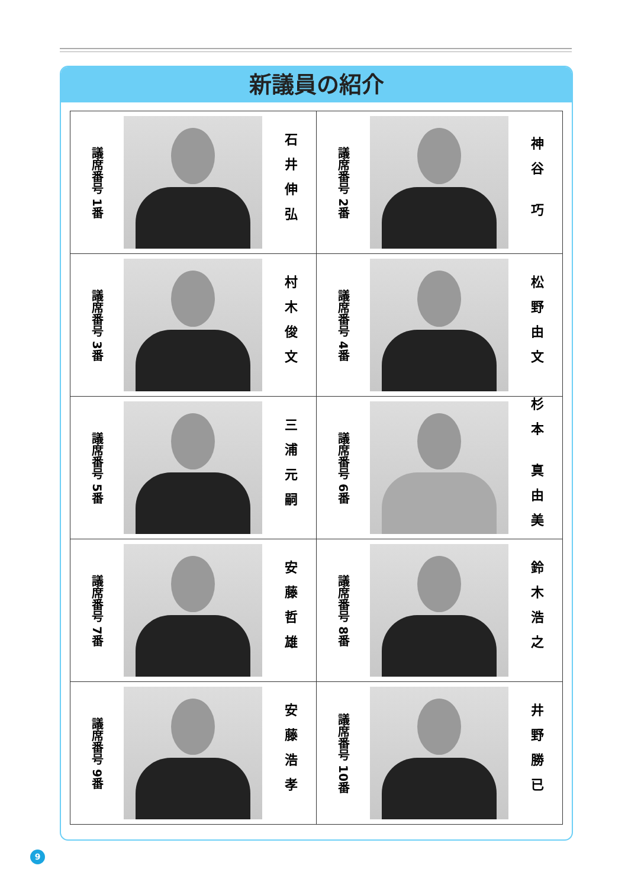新議員の紹介
| 議席番号 1番 石井伸弘 | 議席番号 2番 神谷 巧 |
| 議席番号 3番 村木俊文 | 議席番号 4番 松野由文 |
| 議席番号 5番 三浦元嗣 | 議席番号 6番 杉本 真由美 |
| 議席番号 7番 安藤哲雄 | 議席番号 8番 鈴木浩之 |
| 議席番号 9番 安藤浩孝 | 議席番号 10番 井野勝已 |
9